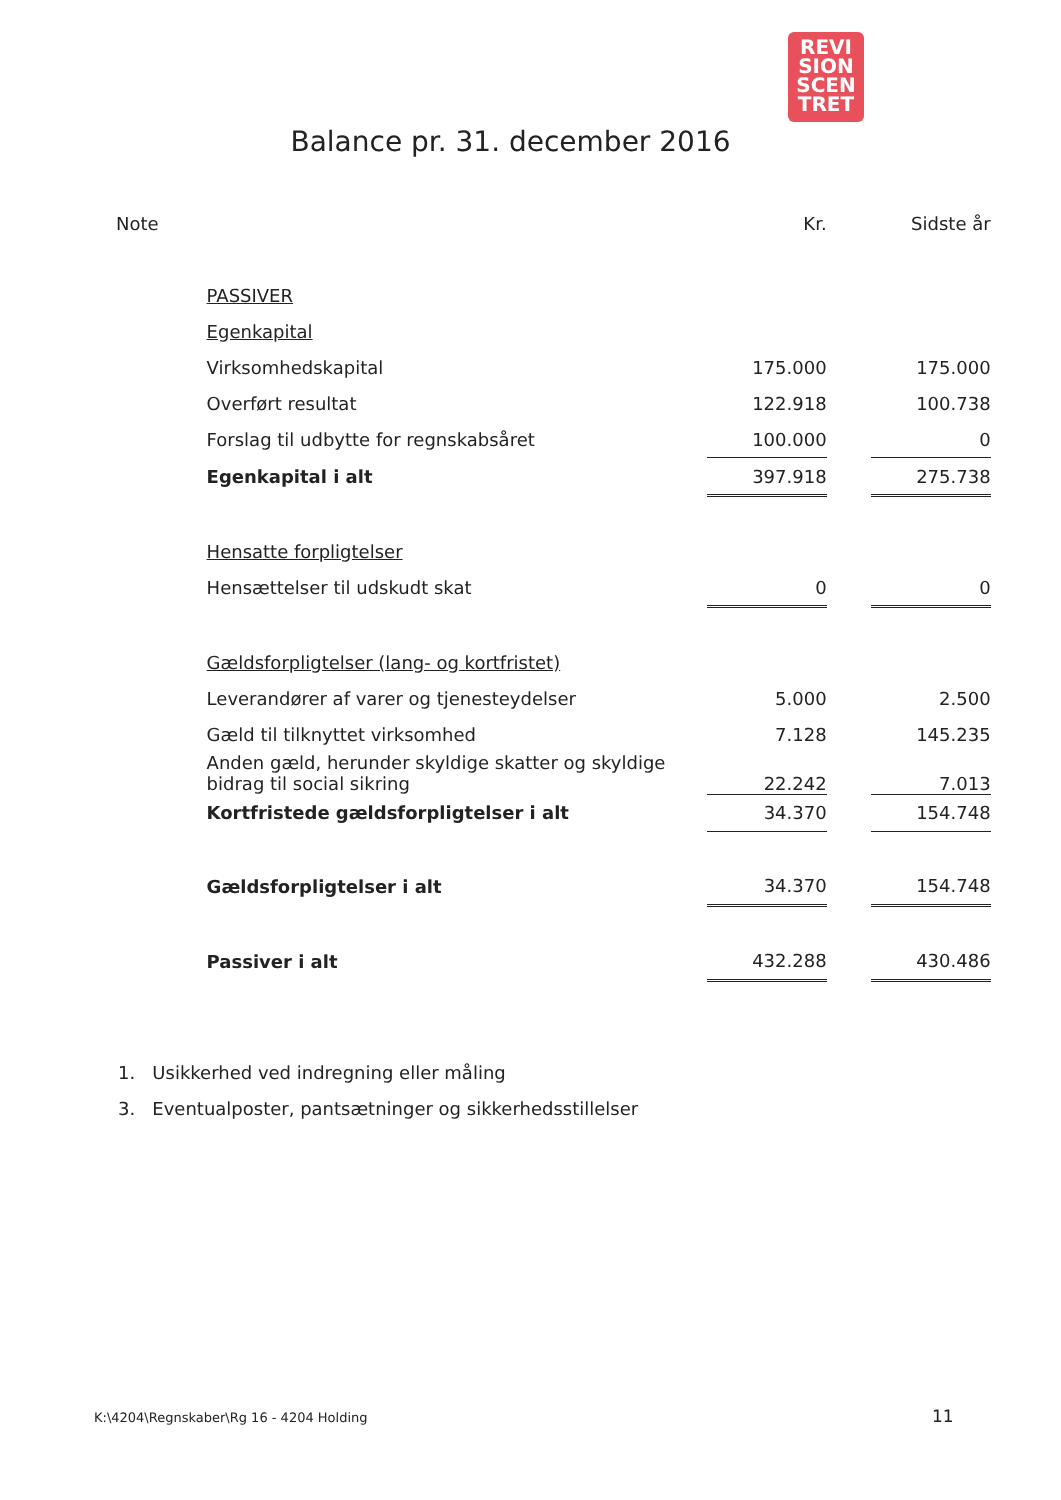REVI
SION
SCEN
TRET
Balance pr. 31. december 2016
| Note | | Kr. | | Sidste år |
| --- | --- | --- | --- | --- |
| | PASSIVER | | | |
| | Egenkapital | | | |
| | Virksomhedskapital | 175.000 | | 175.000 |
| | Overført resultat | 122.918 | | 100.738 |
| | Forslag til udbytte for regnskabsåret | 100.000 | | 0 |
| | Egenkapital i alt | 397.918 | | 275.738 |
| | Hensatte forpligtelser | | | |
| | Hensættelser til udskudt skat | 0 | | 0 |
| | Gældsforpligtelser (lang- og kortfristet) | | | |
| | Leverandører af varer og tjenesteydelser | 5.000 | | 2.500 |
| | Gæld til tilknyttet virksomhed | 7.128 | | 145.235 |
| | Anden gæld, herunder skyldige skatter og skyldige bidrag til social sikring | 22.242 | | 7.013 |
| | Kortfristede gældsforpligtelser i alt | 34.370 | | 154.748 |
| | Gældsforpligtelser i alt | 34.370 | | 154.748 |
| | Passiver i alt | 432.288 | | 430.486 |
1. Usikkerhed ved indregning eller måling
3. Eventualposter, pantsætninger og sikkerhedsstillelser
K:\4204\Regnskaber\Rg 16 - 4204 Holding
11